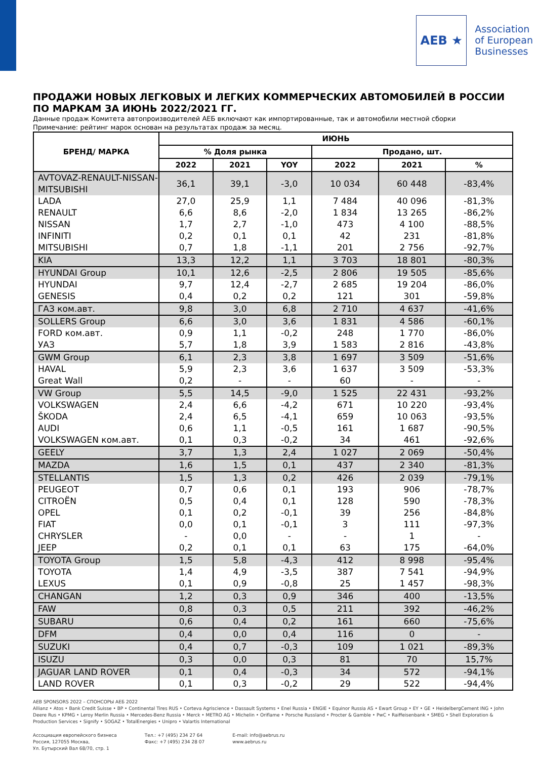AEB ★
Association
of European
Businesses
ПРОДАЖИ НОВЫХ ЛЕГКОВЫХ И ЛЕГКИХ КОММЕРЧЕСКИХ АВТОМОБИЛЕЙ В РОССИИ ПО МАРКАМ ЗА ИЮНЬ 2022/2021 ГГ.
Данные продаж Комитета автопроизводителей АЕБ включают как импортированные, так и автомобили местной сборки
Примечание: рейтинг марок основан на результатах продаж за месяц.
| БРЕНД/ МАРКА | ИЮНЬ | | | | | |
| --- | --- | --- | --- | --- | --- | --- |
| | % Доля рынка | | | Продано, шт. | | |
| | 2022 | 2021 | YOY | 2022 | 2021 | % |
| AVTOVAZ-RENAULT-NISSAN-MITSUBISHI | 36,1 | 39,1 | -3,0 | 10 034 | 60 448 | -83,4% |
| LADA | 27,0 | 25,9 | 1,1 | 7 484 | 40 096 | -81,3% |
| RENAULT | 6,6 | 8,6 | -2,0 | 1 834 | 13 265 | -86,2% |
| NISSAN | 1,7 | 2,7 | -1,0 | 473 | 4 100 | -88,5% |
| INFINITI | 0,2 | 0,1 | 0,1 | 42 | 231 | -81,8% |
| MITSUBISHI | 0,7 | 1,8 | -1,1 | 201 | 2 756 | -92,7% |
| KIA | 13,3 | 12,2 | 1,1 | 3 703 | 18 801 | -80,3% |
| HYUNDAI Group | 10,1 | 12,6 | -2,5 | 2 806 | 19 505 | -85,6% |
| HYUNDAI | 9,7 | 12,4 | -2,7 | 2 685 | 19 204 | -86,0% |
| GENESIS | 0,4 | 0,2 | 0,2 | 121 | 301 | -59,8% |
| ГАЗ ком.авт. | 9,8 | 3,0 | 6,8 | 2 710 | 4 637 | -41,6% |
| SOLLERS Group | 6,6 | 3,0 | 3,6 | 1 831 | 4 586 | -60,1% |
| FORD ком.авт. | 0,9 | 1,1 | -0,2 | 248 | 1 770 | -86,0% |
| УАЗ | 5,7 | 1,8 | 3,9 | 1 583 | 2 816 | -43,8% |
| GWM Group | 6,1 | 2,3 | 3,8 | 1 697 | 3 509 | -51,6% |
| HAVAL | 5,9 | 2,3 | 3,6 | 1 637 | 3 509 | -53,3% |
| Great Wall | 0,2 | - | - | 60 | - | - |
| VW Group | 5,5 | 14,5 | -9,0 | 1 525 | 22 431 | -93,2% |
| VOLKSWAGEN | 2,4 | 6,6 | -4,2 | 671 | 10 220 | -93,4% |
| ŠKODA | 2,4 | 6,5 | -4,1 | 659 | 10 063 | -93,5% |
| AUDI | 0,6 | 1,1 | -0,5 | 161 | 1 687 | -90,5% |
| VOLKSWAGEN ком.авт. | 0,1 | 0,3 | -0,2 | 34 | 461 | -92,6% |
| GEELY | 3,7 | 1,3 | 2,4 | 1 027 | 2 069 | -50,4% |
| MAZDA | 1,6 | 1,5 | 0,1 | 437 | 2 340 | -81,3% |
| STELLANTIS | 1,5 | 1,3 | 0,2 | 426 | 2 039 | -79,1% |
| PEUGEOT | 0,7 | 0,6 | 0,1 | 193 | 906 | -78,7% |
| CITROËN | 0,5 | 0,4 | 0,1 | 128 | 590 | -78,3% |
| OPEL | 0,1 | 0,2 | -0,1 | 39 | 256 | -84,8% |
| FIAT | 0,0 | 0,1 | -0,1 | 3 | 111 | -97,3% |
| CHRYSLER | - | 0,0 | - | - | 1 | - |
| JEEP | 0,2 | 0,1 | 0,1 | 63 | 175 | -64,0% |
| TOYOTA Group | 1,5 | 5,8 | -4,3 | 412 | 8 998 | -95,4% |
| TOYOTA | 1,4 | 4,9 | -3,5 | 387 | 7 541 | -94,9% |
| LEXUS | 0,1 | 0,9 | -0,8 | 25 | 1 457 | -98,3% |
| CHANGAN | 1,2 | 0,3 | 0,9 | 346 | 400 | -13,5% |
| FAW | 0,8 | 0,3 | 0,5 | 211 | 392 | -46,2% |
| SUBARU | 0,6 | 0,4 | 0,2 | 161 | 660 | -75,6% |
| DFM | 0,4 | 0,0 | 0,4 | 116 | 0 | - |
| SUZUKI | 0,4 | 0,7 | -0,3 | 109 | 1 021 | -89,3% |
| ISUZU | 0,3 | 0,0 | 0,3 | 81 | 70 | 15,7% |
| JAGUAR LAND ROVER | 0,1 | 0,4 | -0,3 | 34 | 572 | -94,1% |
| LAND ROVER | 0,1 | 0,3 | -0,2 | 29 | 522 | -94,4% |
AEB SPONSORS 2022 – СПОНСОРЫ АЕБ 2022
Allianz • Atos • Bank Credit Suisse • BP • Continental Tires RUS • Corteva Agriscience • Dassault Systems • Enel Russia • ENGIE • Equinor Russia AS • Ewart Group • EY • GE • HeidelbergCement ING • John Deere Rus • KPMG • Leroy Merlin Russia • Mercedes-Benz Russia • Merck • METRO AG • Michelin • Oriflame • Porsche Russland • Procter & Gamble • PwC • Raiffeisenbank • SMEG • Shell Exploration & Production Services • Signify • SOGAZ • TotalEnergies • Unipro • Valartis International
Ассоциация европейского бизнеса
Россия, 127055 Москва,
Ул. Бутырский Вал 68/70, стр. 1
Тел.: +7 (495) 234 27 64
Факс: +7 (495) 234 28 07
E-mail: info@aebrus.ru
www.aebrus.ru